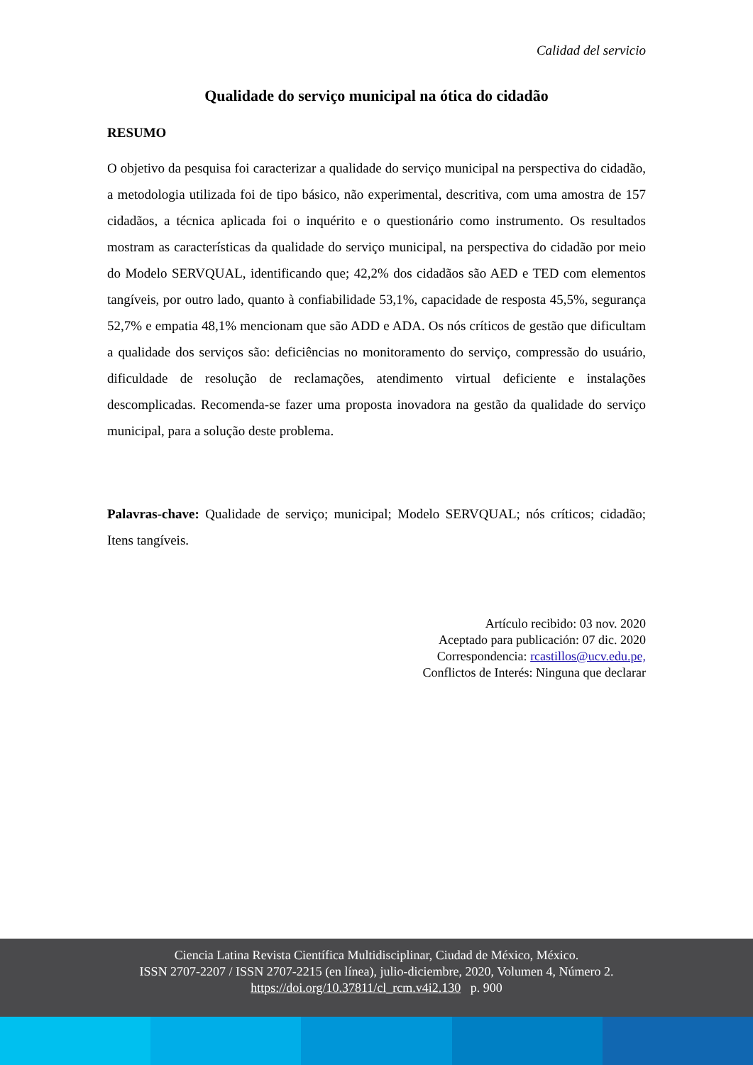Calidad del servicio
Qualidade do serviço municipal na ótica do cidadão
RESUMO
O objetivo da pesquisa foi caracterizar a qualidade do serviço municipal na perspectiva do cidadão, a metodologia utilizada foi de tipo básico, não experimental, descritiva, com uma amostra de 157 cidadãos, a técnica aplicada foi o inquérito e o questionário como instrumento. Os resultados mostram as características da qualidade do serviço municipal, na perspectiva do cidadão por meio do Modelo SERVQUAL, identificando que; 42,2% dos cidadãos são AED e TED com elementos tangíveis, por outro lado, quanto à confiabilidade 53,1%, capacidade de resposta 45,5%, segurança 52,7% e empatia 48,1% mencionam que são ADD e ADA. Os nós críticos de gestão que dificultam a qualidade dos serviços são: deficiências no monitoramento do serviço, compressão do usuário, dificuldade de resolução de reclamações, atendimento virtual deficiente e instalações descomplicadas. Recomenda-se fazer uma proposta inovadora na gestão da qualidade do serviço municipal, para a solução deste problema.
Palavras-chave: Qualidade de serviço; municipal; Modelo SERVQUAL; nós críticos; cidadão; Itens tangíveis.
Artículo recibido: 03 nov. 2020
Aceptado para publicación: 07 dic. 2020
Correspondencia: rcastillos@ucv.edu.pe,
Conflictos de Interés: Ninguna que declarar
Ciencia Latina Revista Científica Multidisciplinar, Ciudad de México, México.
ISSN 2707-2207 / ISSN 2707-2215 (en línea), julio-diciembre, 2020, Volumen 4, Número 2.
https://doi.org/10.37811/cl_rcm.v4i2.130 p. 900